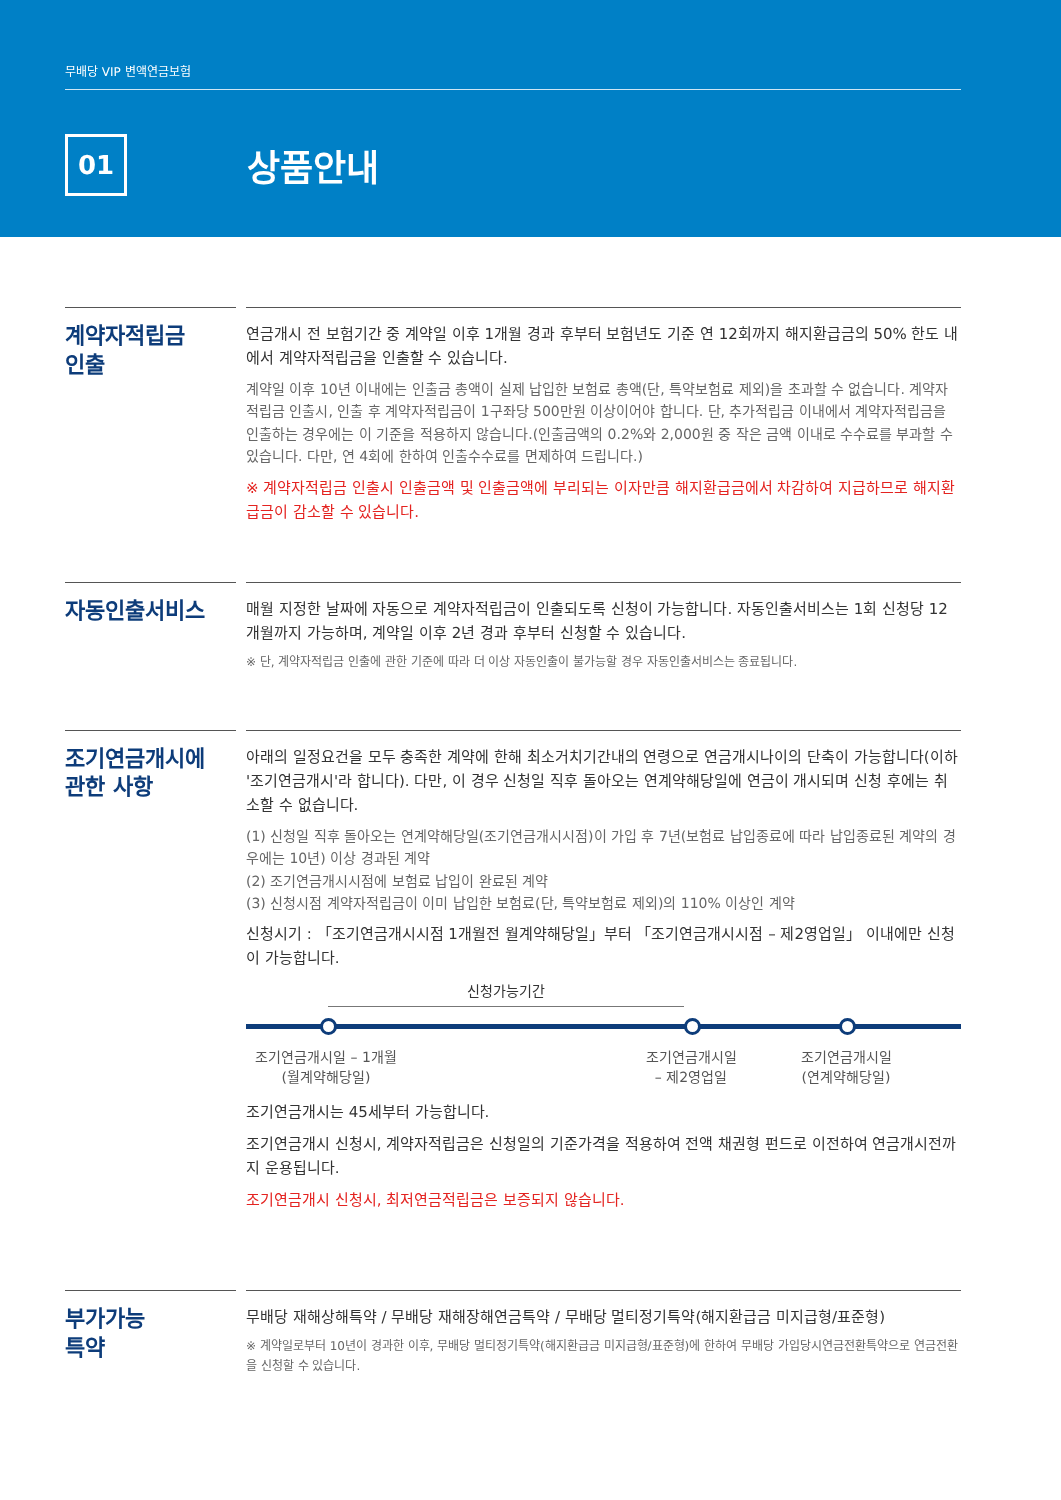무배당 VIP 변액연금보험
01
상품안내
계약자적립금
인출
연금개시 전 보험기간 중 계약일 이후 1개월 경과 후부터 보험년도 기준 연 12회까지 해지환급금의 50% 한도 내에서 계약자적립금을 인출할 수 있습니다.
계약일 이후 10년 이내에는 인출금 총액이 실제 납입한 보험료 총액(단, 특약보험료 제외)을 초과할 수 없습니다. 계약자적립금 인출시, 인출 후 계약자적립금이 1구좌당 500만원 이상이어야 합니다. 단, 추가적립금 이내에서 계약자적립금을 인출하는 경우에는 이 기준을 적용하지 않습니다.(인출금액의 0.2%와 2,000원 중 작은 금액 이내로 수수료를 부과할 수 있습니다. 다만, 연 4회에 한하여 인출수수료를 면제하여 드립니다.)
※ 계약자적립금 인출시 인출금액 및 인출금액에 부리되는 이자만큼 해지환급금에서 차감하여 지급하므로 해지환급금이 감소할 수 있습니다.
자동인출서비스
매월 지정한 날짜에 자동으로 계약자적립금이 인출되도록 신청이 가능합니다. 자동인출서비스는 1회 신청당 12개월까지 가능하며, 계약일 이후 2년 경과 후부터 신청할 수 있습니다.
※ 단, 계약자적립금 인출에 관한 기준에 따라 더 이상 자동인출이 불가능할 경우 자동인출서비스는 종료됩니다.
조기연금개시에
관한 사항
아래의 일정요건을 모두 충족한 계약에 한해 최소거치기간내의 연령으로 연금개시나이의 단축이 가능합니다(이하 '조기연금개시'라 합니다). 다만, 이 경우 신청일 직후 돌아오는 연계약해당일에 연금이 개시되며 신청 후에는 취소할 수 없습니다.
(1) 신청일 직후 돌아오는 연계약해당일(조기연금개시시점)이 가입 후 7년(보험료 납입종료에 따라 납입종료된 계약의 경우에는 10년) 이상 경과된 계약
(2) 조기연금개시시점에 보험료 납입이 완료된 계약
(3) 신청시점 계약자적립금이 이미 납입한 보험료(단, 특약보험료 제외)의 110% 이상인 계약
신청시기 : 「조기연금개시시점 1개월전 월계약해당일」부터 「조기연금개시시점 – 제2영업일」 이내에만 신청이 가능합니다.
신청가능기간
조기연금개시일 – 1개월
(월계약해당일)
조기연금개시일
– 제2영업일
조기연금개시일
(연계약해당일)
조기연금개시는 45세부터 가능합니다.
조기연금개시 신청시, 계약자적립금은 신청일의 기준가격을 적용하여 전액 채권형 펀드로 이전하여 연금개시전까지 운용됩니다.
조기연금개시 신청시, 최저연금적립금은 보증되지 않습니다.
부가가능
특약
무배당 재해상해특약 / 무배당 재해장해연금특약 / 무배당 멀티정기특약(해지환급금 미지급형/표준형)
※ 계약일로부터 10년이 경과한 이후, 무배당 멀티정기특약(해지환급금 미지급형/표준형)에 한하여 무배당 가입당시연금전환특약으로 연금전환을 신청할 수 있습니다.